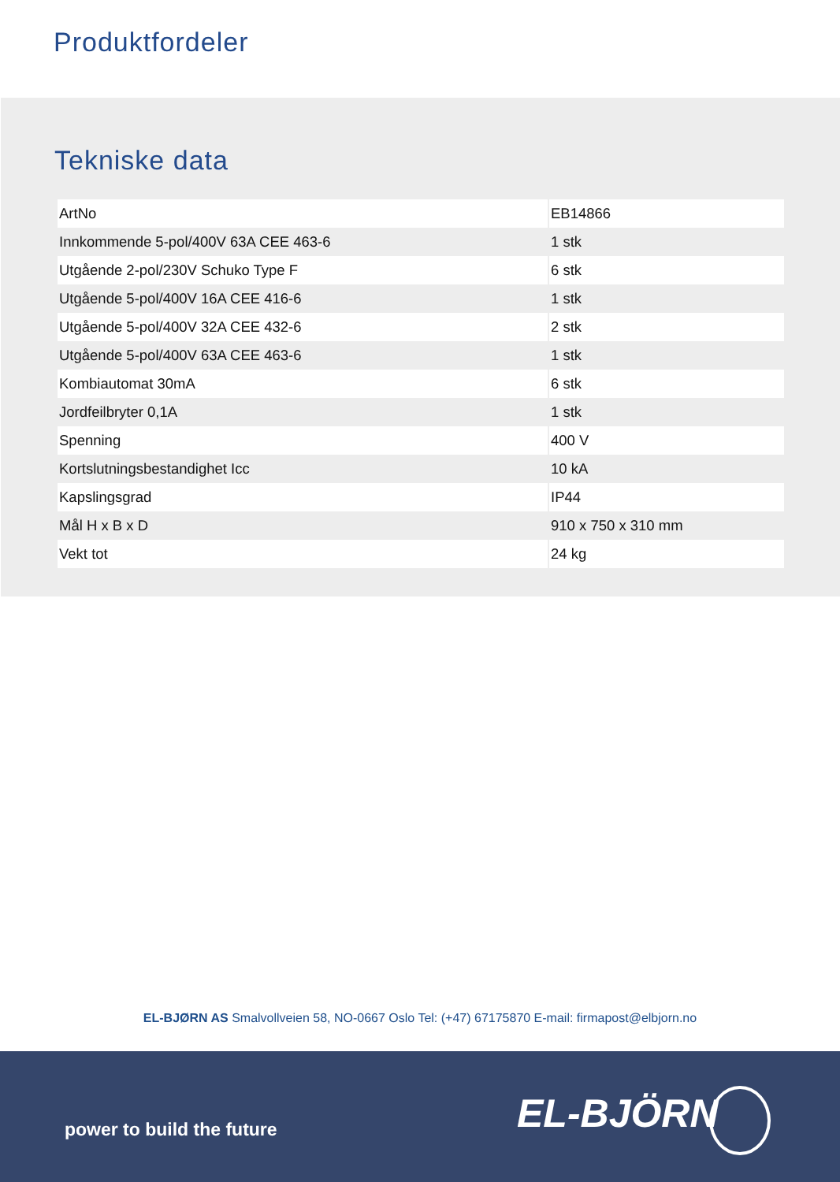Produktfordeler
Tekniske data
| ArtNo | EB14866 |
| Innkommende 5-pol/400V 63A CEE 463-6 | 1 stk |
| Utgående 2-pol/230V Schuko Type F | 6 stk |
| Utgående 5-pol/400V 16A CEE 416-6 | 1 stk |
| Utgående 5-pol/400V 32A CEE 432-6 | 2 stk |
| Utgående 5-pol/400V 63A CEE 463-6 | 1 stk |
| Kombiautomat 30mA | 6 stk |
| Jordfeilbryter 0,1A | 1 stk |
| Spenning | 400 V |
| Kortslutningsbestandighet Icc | 10 kA |
| Kapslingsgrad | IP44 |
| Mål H x B x D | 910 x 750 x 310 mm |
| Vekt tot | 24 kg |
EL-BJØRN AS Smalvollveien 58, NO-0667 Oslo Tel: (+47) 67175870 E-mail: firmapost@elbjorn.no
power to build the future EL-BJÖRN